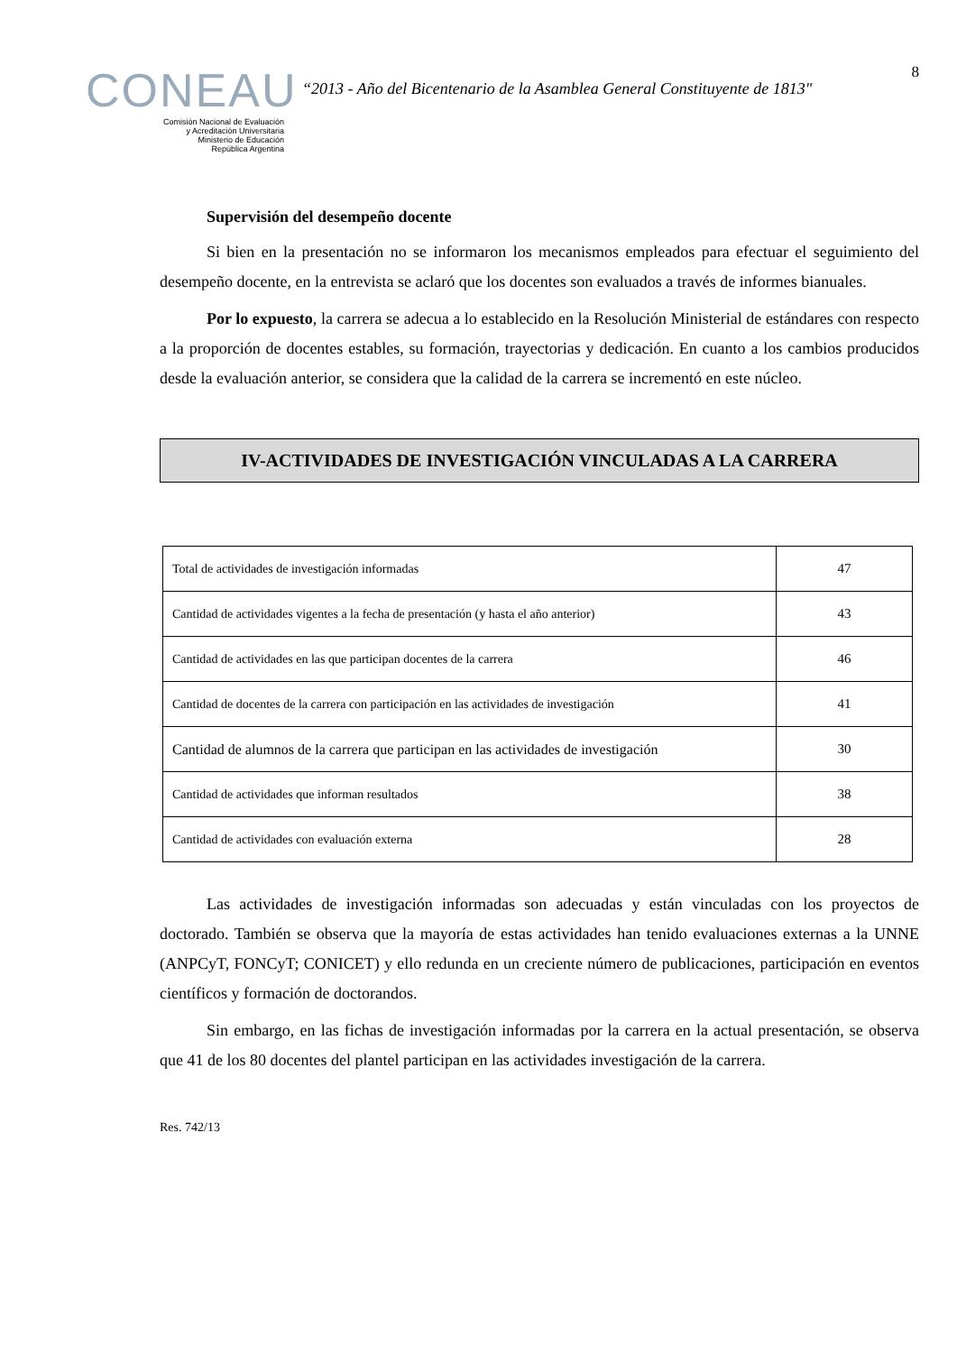CONEAU
Comisión Nacional de Evaluación
y Acreditación Universitaria
Ministerio de Educación
República Argentina
“2013 - Año del Bicentenario de la Asamblea General Constituyente de 1813"
8
Supervisión del desempeño docente
Si bien en la presentación no se informaron los mecanismos empleados para efectuar el seguimiento del desempeño docente, en la entrevista se aclaró que los docentes son evaluados a través de informes bianuales.
Por lo expuesto, la carrera se adecua a lo establecido en la Resolución Ministerial de estándares con respecto a la proporción de docentes estables, su formación, trayectorias y dedicación. En cuanto a los cambios producidos desde la evaluación anterior, se considera que la calidad de la carrera se incrementó en este núcleo.
IV-ACTIVIDADES DE INVESTIGACIÓN VINCULADAS A LA CARRERA
| Total de actividades de investigación informadas | 47 |
| Cantidad de actividades vigentes a la fecha de presentación (y hasta el año anterior) | 43 |
| Cantidad de actividades en las que participan docentes de la carrera | 46 |
| Cantidad de docentes de la carrera con participación en las actividades de investigación | 41 |
| Cantidad de alumnos de la carrera que participan en las actividades de investigación | 30 |
| Cantidad de actividades que informan resultados | 38 |
| Cantidad de actividades con evaluación externa | 28 |
Las actividades de investigación informadas son adecuadas y están vinculadas con los proyectos de doctorado. También se observa que la mayoría de estas actividades han tenido evaluaciones externas a la UNNE (ANPCyT, FONCyT; CONICET) y ello redunda en un creciente número de publicaciones, participación en eventos científicos y formación de doctorandos.
Sin embargo, en las fichas de investigación informadas por la carrera en la actual presentación, se observa que 41 de los 80 docentes del plantel participan en las actividades investigación de la carrera.
Res. 742/13